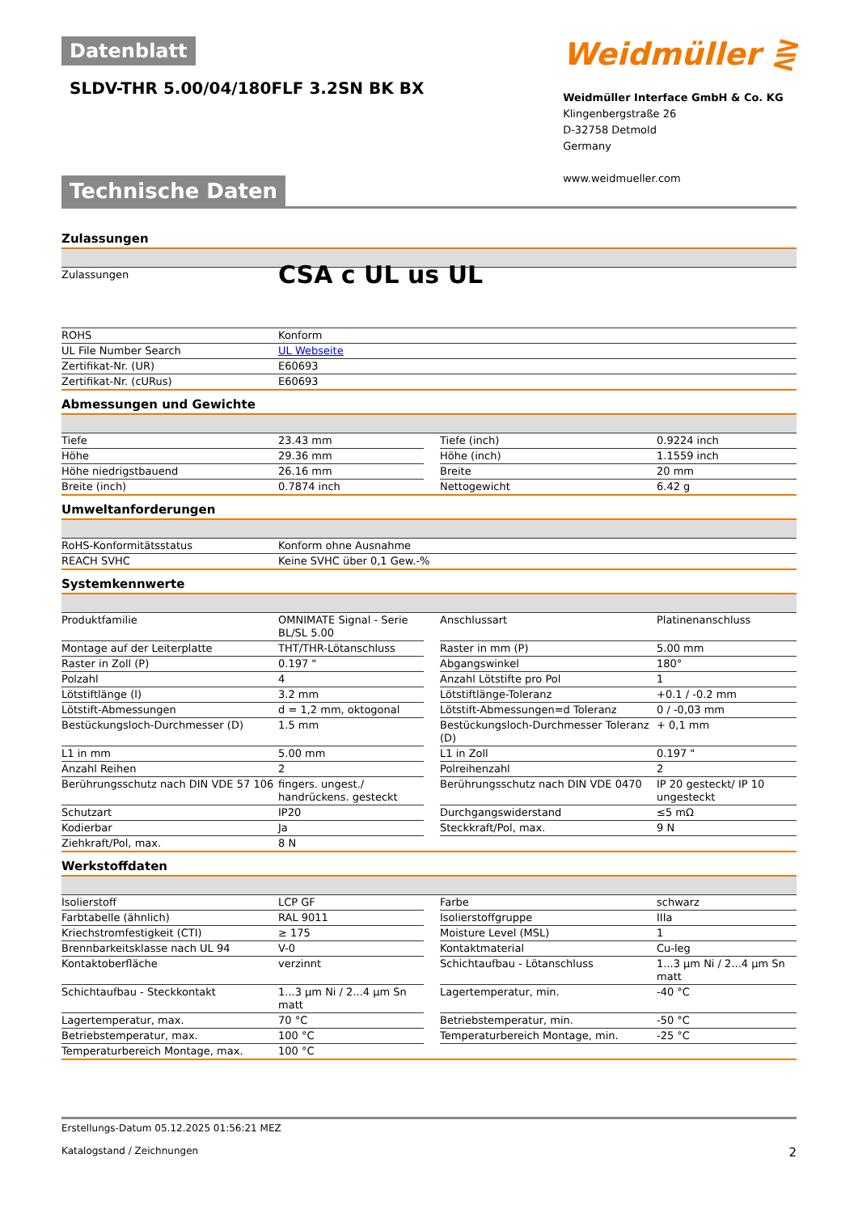Datenblatt
SLDV-THR 5.00/04/180FLF 3.2SN BK BX
Weidmüller ⋛
Weidmüller Interface GmbH & Co. KG
Klingenbergstraße 26
D-32758 Detmold
Germany
www.weidmueller.com
Technische Daten
Zulassungen
| Zulassungen | CSA c UL us UL |
| ROHS | Konform |
| UL File Number Search | UL Webseite |
| Zertifikat-Nr. (UR) | E60693 |
| Zertifikat-Nr. (cURus) | E60693 |
Abmessungen und Gewichte
| Tiefe | 23.43 mm | | Tiefe (inch) | 0.9224 inch |
| Höhe | 29.36 mm | | Höhe (inch) | 1.1559 inch |
| Höhe niedrigstbauend | 26.16 mm | | Breite | 20 mm |
| Breite (inch) | 0.7874 inch | | Nettogewicht | 6.42 g |
Umweltanforderungen
| RoHS-Konformitätsstatus | Konform ohne Ausnahme |
| REACH SVHC | Keine SVHC über 0,1 Gew.-% |
Systemkennwerte
| Produktfamilie | OMNIMATE Signal - Serie BL/SL 5.00 | | Anschlussart | Platinenanschluss |
| Montage auf der Leiterplatte | THT/THR-Lötanschluss | | Raster in mm (P) | 5.00 mm |
| Raster in Zoll (P) | 0.197 " | | Abgangswinkel | 180° |
| Polzahl | 4 | | Anzahl Lötstifte pro Pol | 1 |
| Lötstiftlänge (l) | 3.2 mm | | Lötstiftlänge-Toleranz | +0.1 / -0.2 mm |
| Lötstift-Abmessungen | d = 1,2 mm, oktogonal | | Lötstift-Abmessungen=d Toleranz | 0 / -0,03 mm |
| Bestückungsloch-Durchmesser (D) | 1.5 mm | | Bestückungsloch-Durchmesser Toleranz (D) | + 0,1 mm |
| L1 in mm | 5.00 mm | | L1 in Zoll | 0.197 " |
| Anzahl Reihen | 2 | | Polreihenzahl | 2 |
| Berührungsschutz nach DIN VDE 57 106 | fingers. ungest./ handrückens. gesteckt | | Berührungsschutz nach DIN VDE 0470 | IP 20 gesteckt/ IP 10 ungesteckt |
| Schutzart | IP20 | | Durchgangswiderstand | ≤5 mΩ |
| Kodierbar | Ja | | Steckkraft/Pol, max. | 9 N |
| Ziehkraft/Pol, max. | 8 N | | | |
Werkstoffdaten
| Isolierstoff | LCP GF | | Farbe | schwarz |
| Farbtabelle (ähnlich) | RAL 9011 | | Isolierstoffgruppe | IIIa |
| Kriechstromfestigkeit (CTI) | ≥ 175 | | Moisture Level (MSL) | 1 |
| Brennbarkeitsklasse nach UL 94 | V-0 | | Kontaktmaterial | Cu-leg |
| Kontaktoberfläche | verzinnt | | Schichtaufbau - Lötanschluss | 1...3 µm Ni / 2...4 µm Sn matt |
| Schichtaufbau - Steckkontakt | 1...3 µm Ni / 2...4 µm Sn matt | | Lagertemperatur, min. | -40 °C |
| Lagertemperatur, max. | 70 °C | | Betriebstemperatur, min. | -50 °C |
| Betriebstemperatur, max. | 100 °C | | Temperaturbereich Montage, min. | -25 °C |
| Temperaturbereich Montage, max. | 100 °C | | | |
Erstellungs-Datum 05.12.2025 01:56:21 MEZ
Katalogstand / Zeichnungen 2